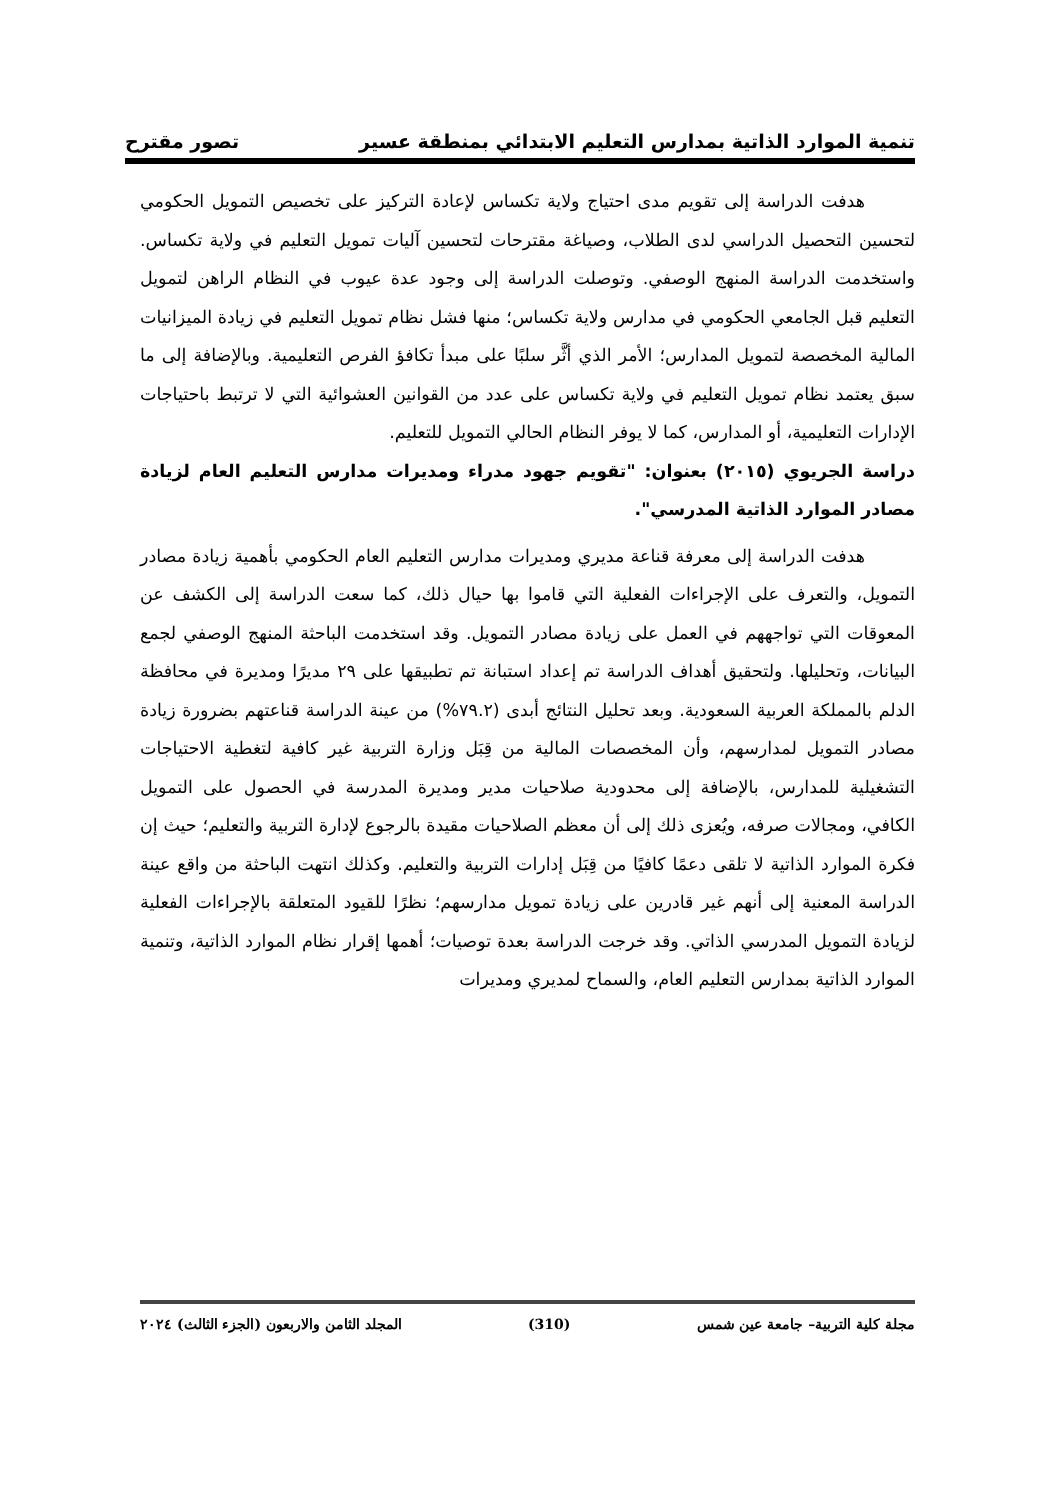تنمية الموارد الذاتية بمدارس التعليم الابتدائي بمنطقة عسير تصور مقترح
هدفت الدراسة إلى تقويم مدى احتياج ولاية تكساس لإعادة التركيز على تخصيص التمويل الحكومي لتحسين التحصيل الدراسي لدى الطلاب، وصياغة مقترحات لتحسين آليات تمويل التعليم في ولاية تكساس. واستخدمت الدراسة المنهج الوصفي. وتوصلت الدراسة إلى وجود عدة عيوب في النظام الراهن لتمويل التعليم قبل الجامعي الحكومي في مدارس ولاية تكساس؛ منها فشل نظام تمويل التعليم في زيادة الميزانيات المالية المخصصة لتمويل المدارس؛ الأمر الذي أثَّر سلبًا على مبدأ تكافؤ الفرص التعليمية. وبالإضافة إلى ما سبق يعتمد نظام تمويل التعليم في ولاية تكساس على عدد من القوانين العشوائية التي لا ترتبط باحتياجات الإدارات التعليمية، أو المدارس، كما لا يوفر النظام الحالي التمويل للتعليم.
دراسة الجريوي (٢٠١٥) بعنوان: "تقويم جهود مدراء ومديرات مدارس التعليم العام لزيادة مصادر الموارد الذاتية المدرسي".
هدفت الدراسة إلى معرفة قناعة مديري ومديرات مدارس التعليم العام الحكومي بأهمية زيادة مصادر التمويل، والتعرف على الإجراءات الفعلية التي قاموا بها حيال ذلك، كما سعت الدراسة إلى الكشف عن المعوقات التي تواجههم في العمل على زيادة مصادر التمويل. وقد استخدمت الباحثة المنهج الوصفي لجمع البيانات، وتحليلها. ولتحقيق أهداف الدراسة تم إعداد استبانة تم تطبيقها على ٢٩ مديرًا ومديرة في محافظة الدلم بالمملكة العربية السعودية. وبعد تحليل النتائج أبدى (٧٩.٢%) من عينة الدراسة قناعتهم بضرورة زيادة مصادر التمويل لمدارسهم، وأن المخصصات المالية من قِبَل وزارة التربية غير كافية لتغطية الاحتياجات التشغيلية للمدارس، بالإضافة إلى محدودية صلاحيات مدير ومديرة المدرسة في الحصول على التمويل الكافي، ومجالات صرفه، ويُعزى ذلك إلى أن معظم الصلاحيات مقيدة بالرجوع لإدارة التربية والتعليم؛ حيث إن فكرة الموارد الذاتية لا تلقى دعمًا كافيًا من قِبَل إدارات التربية والتعليم. وكذلك انتهت الباحثة من واقع عينة الدراسة المعنية إلى أنهم غير قادرين على زيادة تمويل مدارسهم؛ نظرًا للقيود المتعلقة بالإجراءات الفعلية لزيادة التمويل المدرسي الذاتي. وقد خرجت الدراسة بعدة توصيات؛ أهمها إقرار نظام الموارد الذاتية، وتنمية الموارد الذاتية بمدارس التعليم العام، والسماح لمديري ومديرات
مجلة كلية التربية– جامعة عين شمس (310) المجلد الثامن والاربعون (الجزء الثالث) ٢٠٢٤